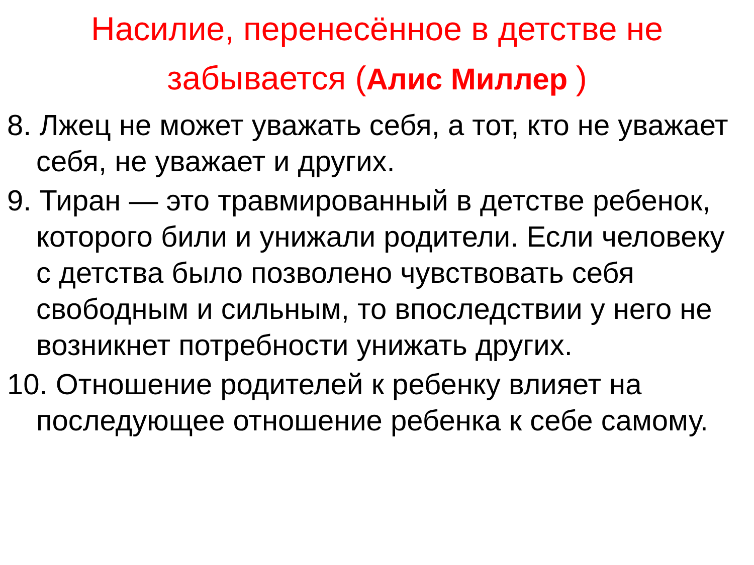Насилие, перенесённое в детстве не забывается (Алис Миллер )
8. Лжец не может уважать себя, а тот, кто не уважает себя, не уважает и других.
9. Тиран — это травмированный в детстве ребенок, которого били и унижали родители. Если человеку с детства было позволено чувствовать себя свободным и сильным, то впоследствии у него не возникнет потребности унижать других.
10. Отношение родителей к ребенку влияет на последующее отношение ребенка к себе самому.